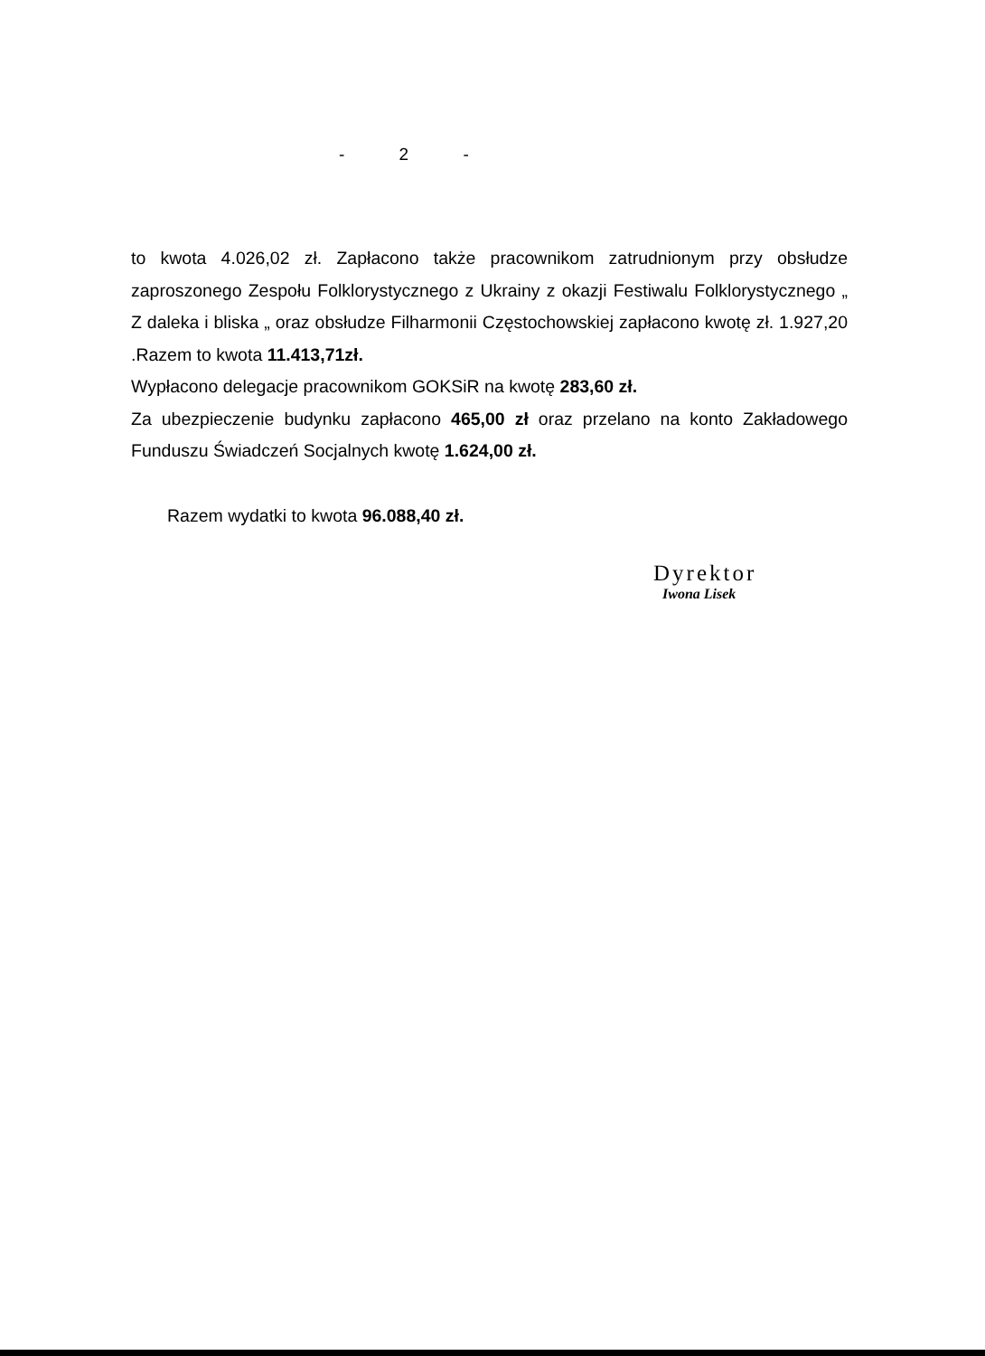- 2 -
to kwota 4.026,02 zł. Zapłacono także pracownikom zatrudnionym przy obsłudze zaproszonego Zespołu Folklorystycznego z Ukrainy z okazji Festiwalu Folklorystycznego „ Z daleka i bliska „ oraz obsłudze Filharmonii Częstochowskiej zapłacono kwotę zł. 1.927,20 .Razem to kwota 11.413,71zł.
Wypłacono delegacje pracownikom GOKSiR na kwotę 283,60 zł.
Za ubezpieczenie budynku zapłacono 465,00 zł oraz przelano na konto Zakładowego Funduszu Świadczeń Socjalnych kwotę 1.624,00 zł.
Razem wydatki to kwota 96.088,40 zł.
Dyrektor
Iwona Lisek